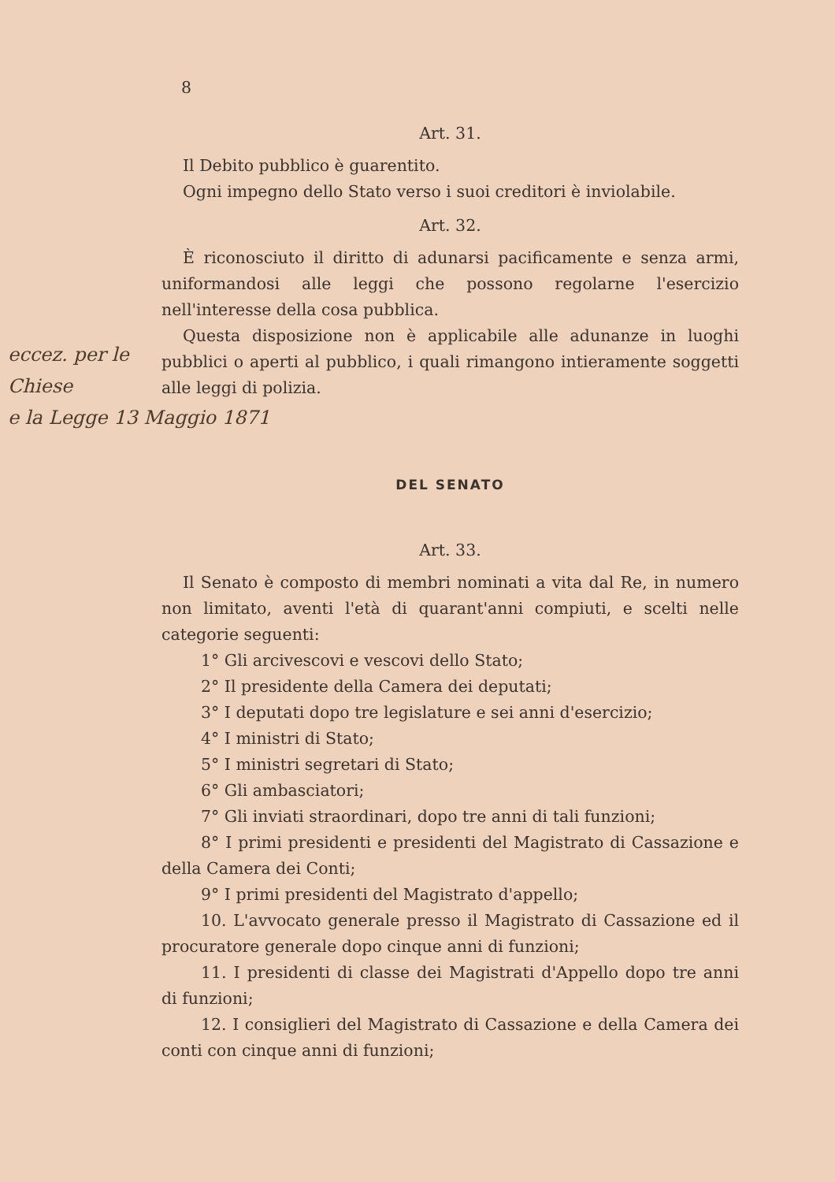8
Art. 31.
Il Debito pubblico è guarentito.
Ogni impegno dello Stato verso i suoi creditori è inviolabile.
Art. 32.
È riconosciuto il diritto di adunarsi pacificamente e senza armi, uniformandosi alle leggi che possono regolarne l'esercizio nell'interesse della cosa pubblica.
Questa disposizione non è applicabile alle adunanze in luoghi pubblici o aperti al pubblico, i quali rimangono intieramente soggetti alle leggi di polizia.
DEL SENATO
Art. 33.
Il Senato è composto di membri nominati a vita dal Re, in numero non limitato, aventi l'età di quarant'anni compiuti, e scelti nelle categorie seguenti:
1° Gli arcivescovi e vescovi dello Stato;
2° Il presidente della Camera dei deputati;
3° I deputati dopo tre legislature e sei anni d'esercizio;
4° I ministri di Stato;
5° I ministri segretari di Stato;
6° Gli ambasciatori;
7° Gli inviati straordinari, dopo tre anni di tali funzioni;
8° I primi presidenti e presidenti del Magistrato di Cassazione e della Camera dei Conti;
9° I primi presidenti del Magistrato d'appello;
10. L'avvocato generale presso il Magistrato di Cassazione ed il procuratore generale dopo cinque anni di funzioni;
11. I presidenti di classe dei Magistrati d'Appello dopo tre anni di funzioni;
12. I consiglieri del Magistrato di Cassazione e della Camera dei conti con cinque anni di funzioni;
eccez. per le
Chiese
e la Legge 13 Maggio 1871